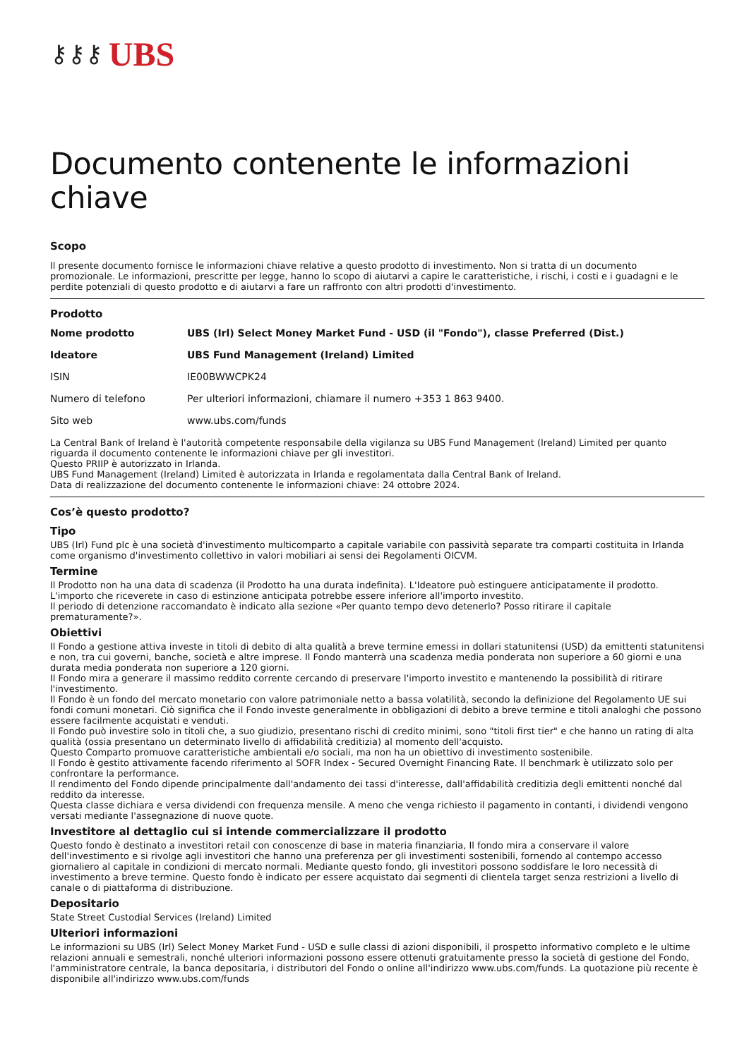⚷⚷⚷ UBS
Documento contenente le informazioni chiave
Scopo
Il presente documento fornisce le informazioni chiave relative a questo prodotto di investimento. Non si tratta di un documento promozionale. Le informazioni, prescritte per legge, hanno lo scopo di aiutarvi a capire le caratteristiche, i rischi, i costi e i guadagni e le perdite potenziali di questo prodotto e di aiutarvi a fare un raffronto con altri prodotti d'investimento.
Prodotto
| Nome prodotto | UBS (Irl) Select Money Market Fund - USD (il "Fondo"), classe Preferred (Dist.) |
| Ideatore | UBS Fund Management (Ireland) Limited |
| ISIN | IE00BWWCPK24 |
| Numero di telefono | Per ulteriori informazioni, chiamare il numero +353 1 863 9400. |
| Sito web | www.ubs.com/funds |
La Central Bank of Ireland è l'autorità competente responsabile della vigilanza su UBS Fund Management (Ireland) Limited per quanto riguarda il documento contenente le informazioni chiave per gli investitori.
Questo PRIIP è autorizzato in Irlanda.
UBS Fund Management (Ireland) Limited è autorizzata in Irlanda e regolamentata dalla Central Bank of Ireland.
Data di realizzazione del documento contenente le informazioni chiave: 24 ottobre 2024.
Cos’è questo prodotto?
Tipo
UBS (Irl) Fund plc è una società d'investimento multicomparto a capitale variabile con passività separate tra comparti costituita in Irlanda come organismo d'investimento collettivo in valori mobiliari ai sensi dei Regolamenti OICVM.
Termine
Il Prodotto non ha una data di scadenza (il Prodotto ha una durata indefinita). L'Ideatore può estinguere anticipatamente il prodotto.
L'importo che riceverete in caso di estinzione anticipata potrebbe essere inferiore all'importo investito.
Il periodo di detenzione raccomandato è indicato alla sezione «Per quanto tempo devo detenerlo? Posso ritirare il capitale prematuramente?».
Obiettivi
Il Fondo a gestione attiva investe in titoli di debito di alta qualità a breve termine emessi in dollari statunitensi (USD) da emittenti statunitensi e non, tra cui governi, banche, società e altre imprese. Il Fondo manterrà una scadenza media ponderata non superiore a 60 giorni e una durata media ponderata non superiore a 120 giorni.
Il Fondo mira a generare il massimo reddito corrente cercando di preservare l'importo investito e mantenendo la possibilità di ritirare l'investimento.
Il Fondo è un fondo del mercato monetario con valore patrimoniale netto a bassa volatilità, secondo la definizione del Regolamento UE sui fondi comuni monetari. Ciò significa che il Fondo investe generalmente in obbligazioni di debito a breve termine e titoli analoghi che possono essere facilmente acquistati e venduti.
Il Fondo può investire solo in titoli che, a suo giudizio, presentano rischi di credito minimi, sono "titoli first tier" e che hanno un rating di alta qualità (ossia presentano un determinato livello di affidabilità creditizia) al momento dell'acquisto.
Questo Comparto promuove caratteristiche ambientali e/o sociali, ma non ha un obiettivo di investimento sostenibile.
Il Fondo è gestito attivamente facendo riferimento al SOFR Index - Secured Overnight Financing Rate. Il benchmark è utilizzato solo per confrontare la performance.
Il rendimento del Fondo dipende principalmente dall'andamento dei tassi d'interesse, dall'affidabilità creditizia degli emittenti nonché dal reddito da interesse.
Questa classe dichiara e versa dividendi con frequenza mensile. A meno che venga richiesto il pagamento in contanti, i dividendi vengono versati mediante l'assegnazione di nuove quote.
Investitore al dettaglio cui si intende commercializzare il prodotto
Questo fondo è destinato a investitori retail con conoscenze di base in materia finanziaria, Il fondo mira a conservare il valore dell'investimento e si rivolge agli investitori che hanno una preferenza per gli investimenti sostenibili, fornendo al contempo accesso giornaliero al capitale in condizioni di mercato normali. Mediante questo fondo, gli investitori possono soddisfare le loro necessità di investimento a breve termine. Questo fondo è indicato per essere acquistato dai segmenti di clientela target senza restrizioni a livello di canale o di piattaforma di distribuzione.
Depositario
State Street Custodial Services (Ireland) Limited
Ulteriori informazioni
Le informazioni su UBS (Irl) Select Money Market Fund - USD e sulle classi di azioni disponibili, il prospetto informativo completo e le ultime relazioni annuali e semestrali, nonché ulteriori informazioni possono essere ottenuti gratuitamente presso la società di gestione del Fondo, l'amministratore centrale, la banca depositaria, i distributori del Fondo o online all'indirizzo www.ubs.com/funds. La quotazione più recente è disponibile all'indirizzo www.ubs.com/funds